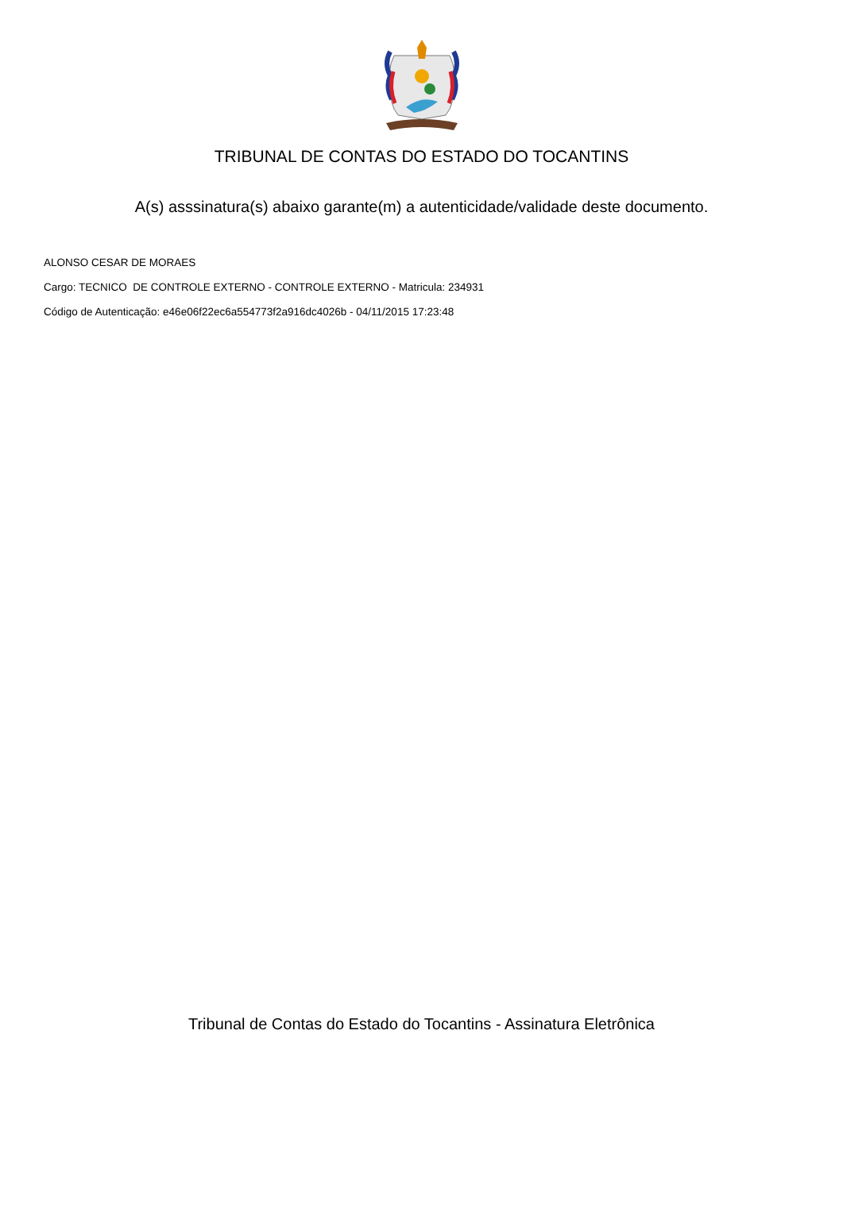TRIBUNAL DE CONTAS DO ESTADO DO TOCANTINS
A(s) asssinatura(s) abaixo garante(m) a autenticidade/validade deste documento.
ALONSO CESAR DE MORAES
Cargo: TECNICO DE CONTROLE EXTERNO - CONTROLE EXTERNO - Matricula: 234931
Código de Autenticação: e46e06f22ec6a554773f2a916dc4026b - 04/11/2015 17:23:48
Tribunal de Contas do Estado do Tocantins - Assinatura Eletrônica